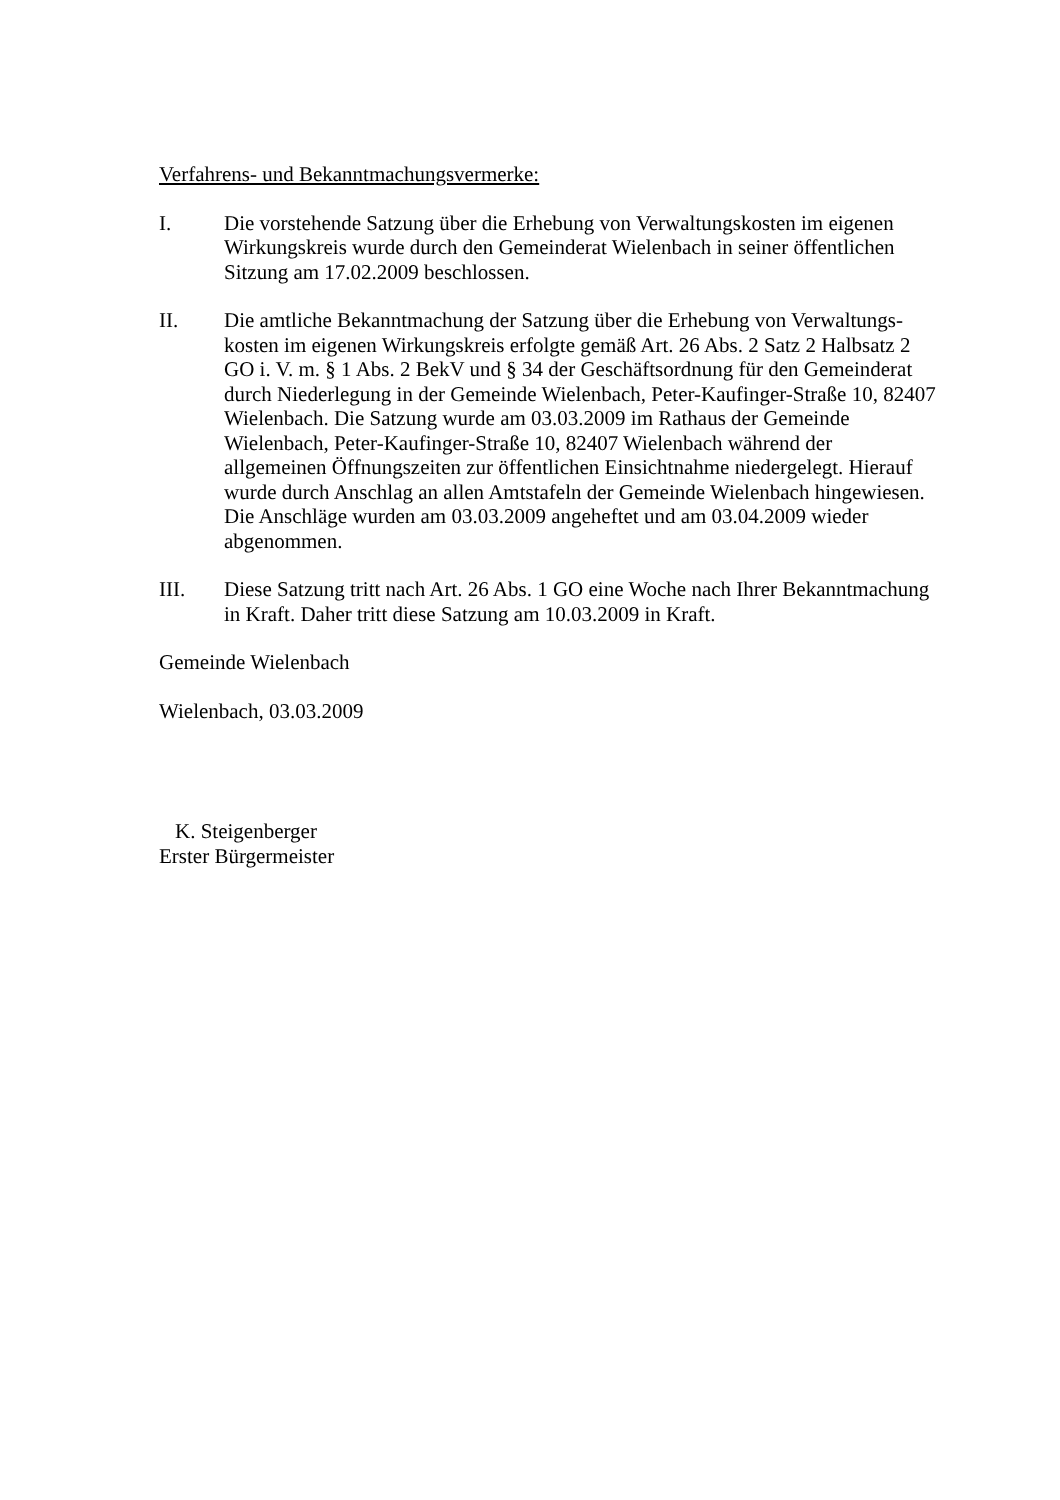Verfahrens- und Bekanntmachungsvermerke:
I. Die vorstehende Satzung über die Erhebung von Verwaltungskosten im eigenen Wirkungskreis wurde durch den Gemeinderat Wielenbach in seiner öffentlichen Sitzung am 17.02.2009 beschlossen.
II. Die amtliche Bekanntmachung der Satzung über die Erhebung von Verwaltungs-kosten im eigenen Wirkungskreis erfolgte gemäß Art. 26 Abs. 2 Satz 2 Halbsatz 2 GO i. V. m. § 1 Abs. 2 BekV und § 34 der Geschäftsordnung für den Gemeinderat durch Niederlegung in der Gemeinde Wielenbach, Peter-Kaufinger-Straße 10, 82407 Wielenbach. Die Satzung wurde am 03.03.2009 im Rathaus der Gemeinde Wielenbach, Peter-Kaufinger-Straße 10, 82407 Wielenbach während der allgemeinen Öffnungszeiten zur öffentlichen Einsichtnahme niedergelegt. Hierauf wurde durch Anschlag an allen Amtstafeln der Gemeinde Wielenbach hingewiesen. Die Anschläge wurden am 03.03.2009 angeheftet und am 03.04.2009 wieder abgenommen.
III. Diese Satzung tritt nach Art. 26 Abs. 1 GO eine Woche nach Ihrer Bekanntmachung in Kraft. Daher tritt diese Satzung am 10.03.2009 in Kraft.
Gemeinde Wielenbach
Wielenbach, 03.03.2009
K. Steigenberger
Erster Bürgermeister